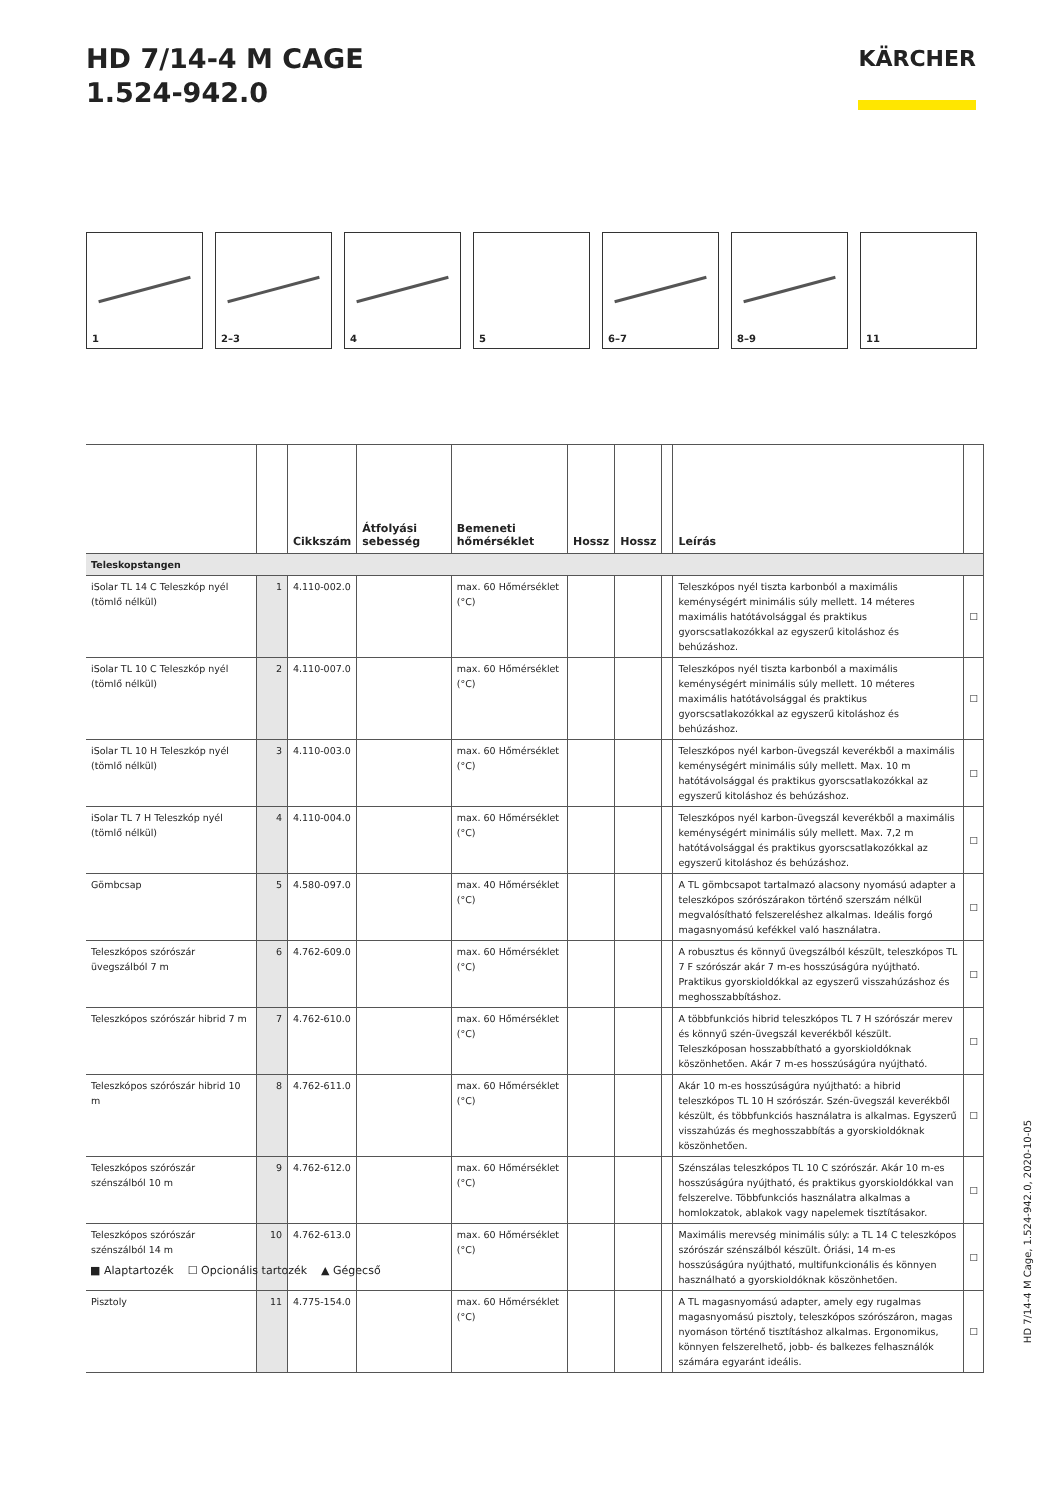HD 7/14-4 M CAGE
1.524-942.0
KÄRCHER
1 2–3 4 5 6–7 8–9 11
| | | Cikkszám | Átfolyási sebesség | Bemeneti hőmérséklet | Hossz | Hossz | | Leírás | |
| --- | --- | --- | --- | --- | --- | --- | --- | --- | --- |
| Teleskopstangen | | | | | | | | | |
| iSolar TL 14 C Teleszkóp nyél (tömlő nélkül) | 1 | 4.110-002.0 | | max. 60 Hőmérséklet (°C) | | | | Teleszkópos nyél tiszta karbonból a maximális keménységért minimális súly mellett. 14 méteres maximális hatótávolsággal és praktikus gyorscsatlakozókkal az egyszerű kitoláshoz és behúzáshoz. | ☐ |
| iSolar TL 10 C Teleszkóp nyél (tömlő nélkül) | 2 | 4.110-007.0 | | max. 60 Hőmérséklet (°C) | | | | Teleszkópos nyél tiszta karbonból a maximális keménységért minimális súly mellett. 10 méteres maximális hatótávolsággal és praktikus gyorscsatlakozókkal az egyszerű kitoláshoz és behúzáshoz. | ☐ |
| iSolar TL 10 H Teleszkóp nyél (tömlő nélkül) | 3 | 4.110-003.0 | | max. 60 Hőmérséklet (°C) | | | | Teleszkópos nyél karbon-üvegszál keverékből a maximális keménységért minimális súly mellett. Max. 10 m hatótávolsággal és praktikus gyorscsatlakozókkal az egyszerű kitoláshoz és behúzáshoz. | ☐ |
| iSolar TL 7 H Teleszkóp nyél (tömlő nélkül) | 4 | 4.110-004.0 | | max. 60 Hőmérséklet (°C) | | | | Teleszkópos nyél karbon-üvegszál keverékből a maximális keménységért minimális súly mellett. Max. 7,2 m hatótávolsággal és praktikus gyorscsatlakozókkal az egyszerű kitoláshoz és behúzáshoz. | ☐ |
| Gömbcsap | 5 | 4.580-097.0 | | max. 40 Hőmérséklet (°C) | | | | A TL gömbcsapot tartalmazó alacsony nyomású adapter a teleszkópos szórószárakon történő szerszám nélkül megvalósítható felszereléshez alkalmas. Ideális forgó magasnyomású kefékkel való használatra. | ☐ |
| Teleszkópos szórószár üvegszálból 7 m | 6 | 4.762-609.0 | | max. 60 Hőmérséklet (°C) | | | | A robusztus és könnyű üvegszálból készült, teleszkópos TL 7 F szórószár akár 7 m-es hosszúságúra nyújtható. Praktikus gyorskioldókkal az egyszerű visszahúzáshoz és meghosszabbításhoz. | ☐ |
| Teleszkópos szórószár hibrid 7 m | 7 | 4.762-610.0 | | max. 60 Hőmérséklet (°C) | | | | A többfunkciós hibrid teleszkópos TL 7 H szórószár merev és könnyű szén-üvegszál keverékből készült. Teleszkóposan hosszabbítható a gyorskioldóknak köszönhetően. Akár 7 m-es hosszúságúra nyújtható. | ☐ |
| Teleszkópos szórószár hibrid 10 m | 8 | 4.762-611.0 | | max. 60 Hőmérséklet (°C) | | | | Akár 10 m-es hosszúságúra nyújtható: a hibrid teleszkópos TL 10 H szórószár. Szén-üvegszál keverékből készült, és többfunkciós használatra is alkalmas. Egyszerű visszahúzás és meghosszabbítás a gyorskioldóknak köszönhetően. | ☐ |
| Teleszkópos szórószár szénszálból 10 m | 9 | 4.762-612.0 | | max. 60 Hőmérséklet (°C) | | | | Szénszálas teleszkópos TL 10 C szórószár. Akár 10 m-es hosszúságúra nyújtható, és praktikus gyorskioldókkal van felszerelve. Többfunkciós használatra alkalmas a homlokzatok, ablakok vagy napelemek tisztításakor. | ☐ |
| Teleszkópos szórószár szénszálból 14 m | 10 | 4.762-613.0 | | max. 60 Hőmérséklet (°C) | | | | Maximális merevség minimális súly: a TL 14 C teleszkópos szórószár szénszálból készült. Óriási, 14 m-es hosszúságúra nyújtható, multifunkcionális és könnyen használható a gyorskioldóknak köszönhetően. | ☐ |
| Pisztoly | 11 | 4.775-154.0 | | max. 60 Hőmérséklet (°C) | | | | A TL magasnyomású adapter, amely egy rugalmas magasnyomású pisztoly, teleszkópos szórószáron, magas nyomáson történő tisztításhoz alkalmas. Ergonomikus, könnyen felszerelhető, jobb- és balkezes felhasználók számára egyaránt ideális. | ☐ |
■ Alaptartozék ☐ Opcionális tartozék ▲ Gégecső
HD 7/14-4 M Cage, 1.524-942.0, 2020-10-05